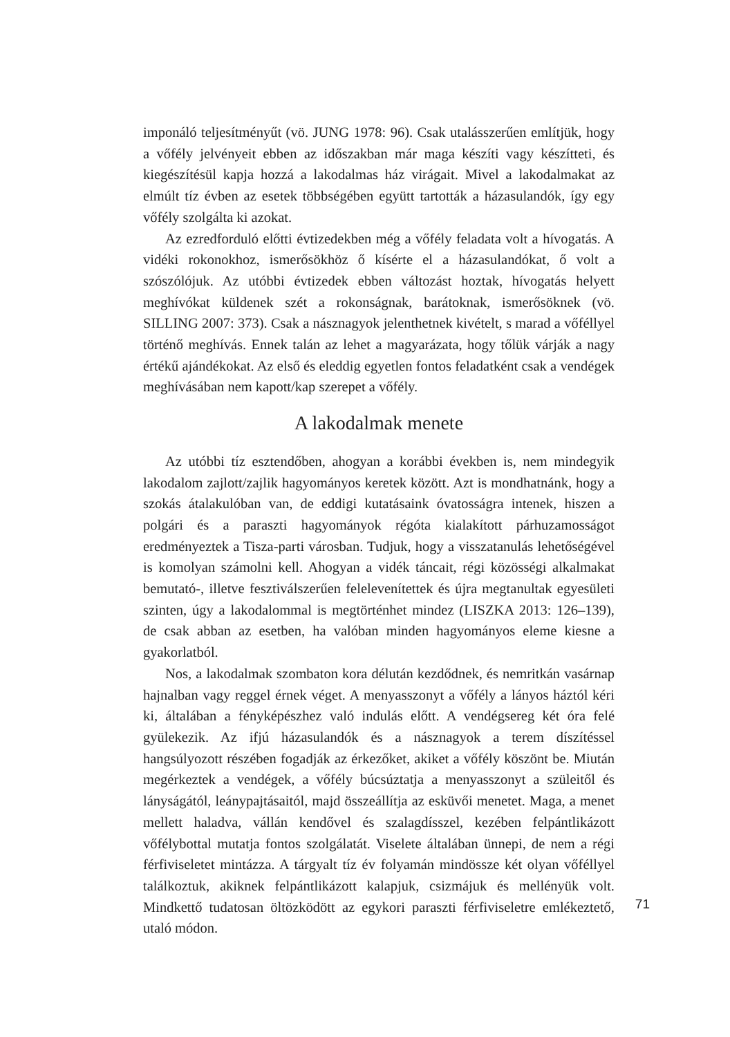imponáló teljesítményűt (vö. JUNG 1978: 96). Csak utalásszerűen említjük, hogy a vőfély jelvényeit ebben az időszakban már maga készíti vagy készítteti, és kiegészítésül kapja hozzá a lakodalmas ház virágait. Mivel a lakodalmakat az elmúlt tíz évben az esetek többségében együtt tartották a házasulandók, így egy vőfély szolgálta ki azokat.
Az ezredforduló előtti évtizedekben még a vőfély feladata volt a hívogatás. A vidéki rokonokhoz, ismerősökhöz ő kísérte el a házasulandókat, ő volt a szószólójuk. Az utóbbi évtizedek ebben változást hoztak, hívogatás helyett meghívókat küldenek szét a rokonságnak, barátoknak, ismerősöknek (vö. SILLING 2007: 373). Csak a násznagyok jelenthetnek kivételt, s marad a vőféllyel történő meghívás. Ennek talán az lehet a magyarázata, hogy tőlük várják a nagy értékű ajándékokat. Az első és eleddig egyetlen fontos feladatként csak a vendégek meghívásában nem kapott/kap szerepet a vőfély.
A lakodalmak menete
Az utóbbi tíz esztendőben, ahogyan a korábbi években is, nem mindegyik lakodalom zajlott/zajlik hagyományos keretek között. Azt is mondhatnánk, hogy a szokás átalakulóban van, de eddigi kutatásaink óvatosságra intenek, hiszen a polgári és a paraszti hagyományok régóta kialakított párhuzamosságot eredményeztek a Tisza-parti városban. Tudjuk, hogy a visszatanulás lehetőségével is komolyan számolni kell. Ahogyan a vidék táncait, régi közösségi alkalmakat bemutató-, illetve fesztiválszerűen felelevenítettek és újra megtanultak egyesületi szinten, úgy a lakodalommal is megtörténhet mindez (LISZKA 2013: 126–139), de csak abban az esetben, ha valóban minden hagyományos eleme kiesne a gyakorlatból.
Nos, a lakodalmak szombaton kora délután kezdődnek, és nemritkán vasárnap hajnalban vagy reggel érnek véget. A menyasszonyt a vőfély a lányos háztól kéri ki, általában a fényképészhez való indulás előtt. A vendégsereg két óra felé gyülekezik. Az ifjú házasulandók és a násznagyok a terem díszítéssel hangsúlyozott részében fogadják az érkezőket, akiket a vőfély köszönt be. Miután megérkeztek a vendégek, a vőfély búcsúztatja a menyasszonyt a szüleitől és lányságától, leánypajtásaitól, majd összeállítja az esküvői menetet. Maga, a menet mellett haladva, vállán kendővel és szalagdísszel, kezében felpántlikázott vőfélybottal mutatja fontos szolgálatát. Viselete általában ünnepi, de nem a régi férfiviseletet mintázza. A tárgyalt tíz év folyamán mindössze két olyan vőféllyel találkoztuk, akiknek felpántlikázott kalapjuk, csizmájuk és mellényük volt. Mindkettő tudatosan öltözködött az egykori paraszti férfiviseletre emlékeztető, utaló módon.
71